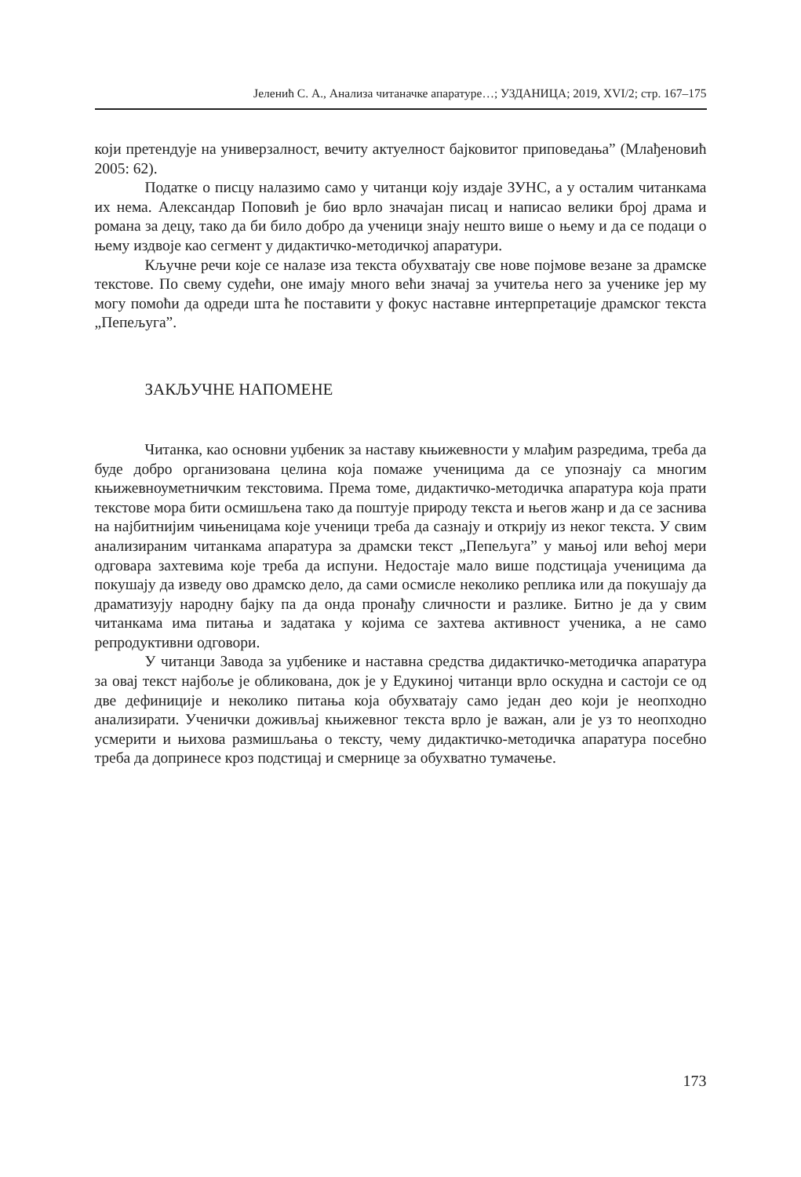Јеленић С. А., Анализа читаначке апаратуре…; УЗДАНИЦА; 2019, XVI/2; стр. 167–175
који претендује на универзалност, вечиту актуелност бајковитог приповедања” (Млађеновић 2005: 62).
Податке о писцу налазимо само у читанци коју издаје ЗУНС, а у осталим читанкама их нема. Александар Поповић је био врло значајан писац и написао велики број драма и романа за децу, тако да би било добро да ученици знају нешто више о њему и да се подаци о њему издвоје као сегмент у дидактичко-методичкој апаратури.
Кључне речи које се налазе иза текста обухватају све нове појмове везане за драмске текстове. По свему судећи, оне имају много већи значај за учитеља него за ученике јер му могу помоћи да одреди шта ће поставити у фокус наставне интерпретације драмског текста „Пепељуга”.
ЗАКЉУЧНЕ НАПОМЕНЕ
Читанка, као основни уџбеник за наставу књижевности у млађим разредима, треба да буде добро организована целина која помаже ученицима да се упознају са многим књижевноуметничким текстовима. Према томе, дидактичко-методичка апаратура која прати текстове мора бити осмишљена тако да поштује природу текста и његов жанр и да се заснива на најбитнијим чињеницама које ученици треба да сазнају и открију из неког текста. У свим анализираним читанкама апаратура за драмски текст „Пепељуга” у мањој или већој мери одговара захтевима које треба да испуни. Недостаје мало више подстицаја ученицима да покушају да изведу ово драмско дело, да сами осмисле неколико реплика или да покушају да драматизују народну бајку па да онда пронађу сличности и разлике. Битно је да у свим читанкама има питања и задатака у којима се захтева активност ученика, а не само репродуктивни одговори.
У читанци Завода за уџбенике и наставна средства дидактичко-методичка апаратура за овај текст најбоље је обликована, док је у Едукиној читанци врло оскудна и састоји се од две дефиниције и неколико питања која обухватају само један део који је неопходно анализирати. Ученички доживљај књижевног текста врло је важан, али је уз то неопходно усмерити и њихова размишљања о тексту, чему дидактичко-методичка апаратура посебно треба да допринесе кроз подстицај и смернице за обухватно тумачење.
173